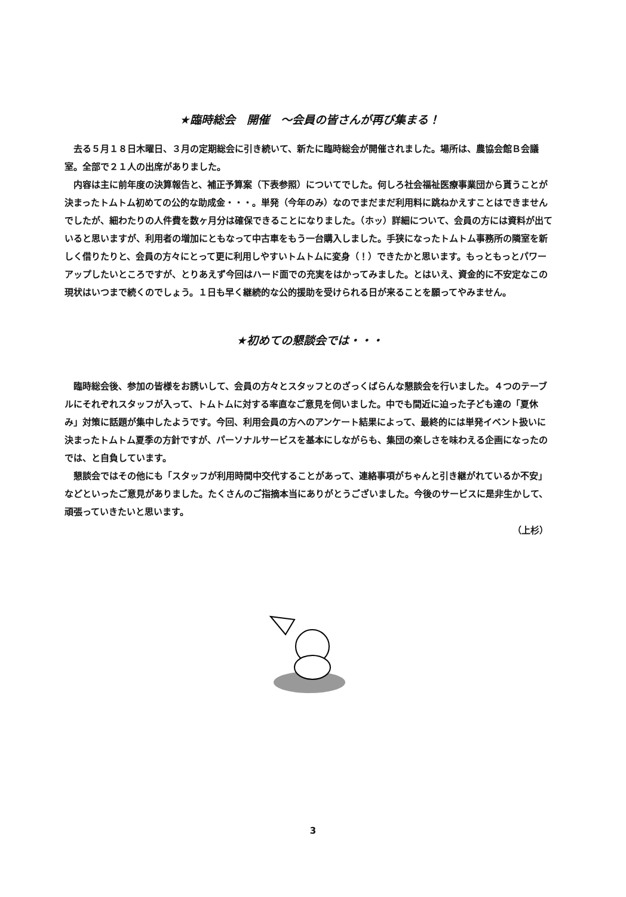★臨時総会　開催　～会員の皆さんが再び集まる！
去る５月１８日木曜日、３月の定期総会に引き続いて、新たに臨時総会が開催されました。場所は、農協会館Ｂ会議室。全部で２１人の出席がありました。
内容は主に前年度の決算報告と、補正予算案（下表参照）についてでした。何しろ社会福祉医療事業団から貰うことが決まったトムトム初めての公的な助成金・・・。単発（今年のみ）なのでまだまだ利用料に跳ねかえすことはできませんでしたが、細わたりの人件費を数ヶ月分は確保できることになりました。（ホッ）詳細について、会員の方には資料が出ていると思いますが、利用者の増加にともなって中古車をもう一台購入しました。手狭になったトムトム事務所の隣室を新しく借りたりと、会員の方々にとって更に利用しやすいトムトムに変身（！）できたかと思います。もっともっとパワーアップしたいところですが、とりあえず今回はハード面での充実をはかってみました。とはいえ、資金的に不安定なこの現状はいつまで続くのでしょう。１日も早く継続的な公的援助を受けられる日が来ることを願ってやみません。
★初めての懇談会では・・・
臨時総会後、参加の皆様をお誘いして、会員の方々とスタッフとのざっくばらんな懇談会を行いました。４つのテーブルにそれぞれスタッフが入って、トムトムに対する率直なご意見を伺いました。中でも間近に迫った子ども達の「夏休み」対策に話題が集中したようです。今回、利用会員の方へのアンケート結果によって、最終的には単発イベント扱いに決まったトムトム夏季の方針ですが、パーソナルサービスを基本にしながらも、集団の楽しさを味わえる企画になったのでは、と自負しています。
懇談会ではその他にも「スタッフが利用時間中交代することがあって、連絡事項がちゃんと引き継がれているか不安」などといったご意見がありました。たくさんのご指摘本当にありがとうございました。今後のサービスに是非生かして、頑張っていきたいと思います。
（上杉）
3